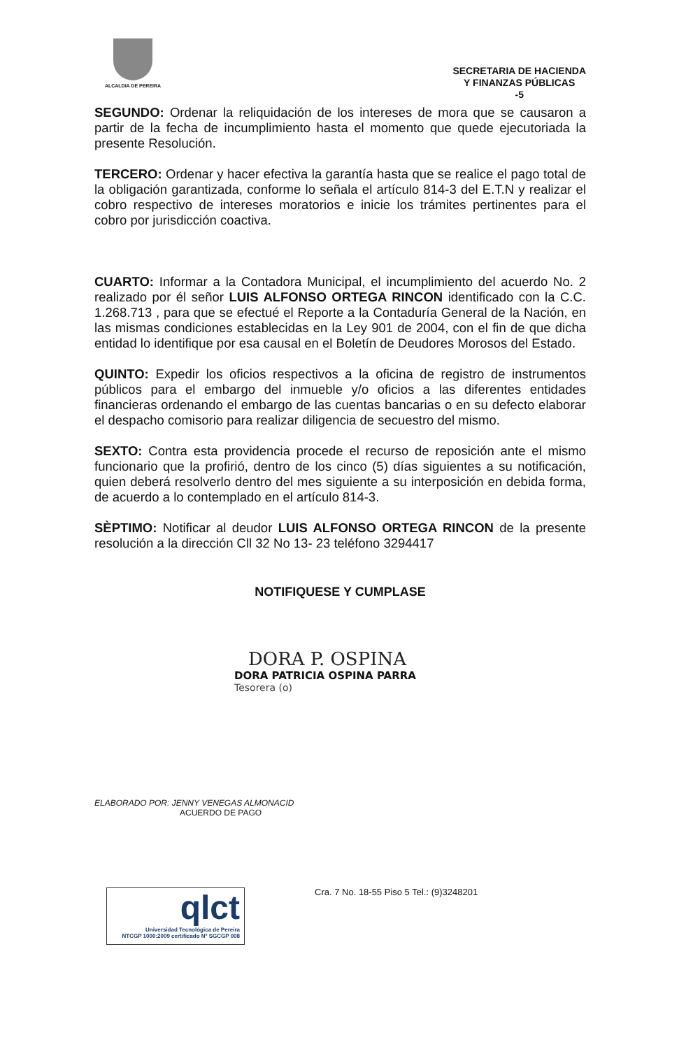ALCALDIA DE PEREIRA
SECRETARIA DE HACIENDA
Y FINANZAS PÚBLICAS
-5
SEGUNDO: Ordenar la reliquidación de los intereses de mora que se causaron a partir de la fecha de incumplimiento hasta el momento que quede ejecutoriada la presente Resolución.
TERCERO: Ordenar y hacer efectiva la garantía hasta que se realice el pago total de la obligación garantizada, conforme lo señala el artículo 814-3 del E.T.N y realizar el cobro respectivo de intereses moratorios e inicie los trámites pertinentes para el cobro por jurisdicción coactiva.
CUARTO: Informar a la Contadora Municipal, el incumplimiento del acuerdo No. 2 realizado por él señor LUIS ALFONSO ORTEGA RINCON identificado con la C.C. 1.268.713 , para que se efectué el Reporte a la Contaduría General de la Nación, en las mismas condiciones establecidas en la Ley 901 de 2004, con el fin de que dicha entidad lo identifique por esa causal en el Boletín de Deudores Morosos del Estado.
QUINTO: Expedir los oficios respectivos a la oficina de registro de instrumentos públicos para el embargo del inmueble y/o oficios a las diferentes entidades financieras ordenando el embargo de las cuentas bancarias o en su defecto elaborar el despacho comisorio para realizar diligencia de secuestro del mismo.
SEXTO: Contra esta providencia procede el recurso de reposición ante el mismo funcionario que la profirió, dentro de los cinco (5) días siguientes a su notificación, quien deberá resolverlo dentro del mes siguiente a su interposición en debida forma, de acuerdo a lo contemplado en el artículo 814-3.
SÈPTIMO: Notificar al deudor LUIS ALFONSO ORTEGA RINCON de la presente resolución a la dirección Cll 32 No 13- 23 teléfono 3294417
NOTIFIQUESE Y CUMPLASE
DORA P. OSPINA
DORA PATRICIA OSPINA PARRA
Tesorera (o)
ELABORADO POR: JENNY VENEGAS ALMONACID
ACUERDO DE PAGO
qlct
Universidad Tecnológica de Pereira
NTCGP 1000:2009 certificado Nº SGCGP 008
Cra. 7 No. 18-55 Piso 5 Tel.: (9)3248201